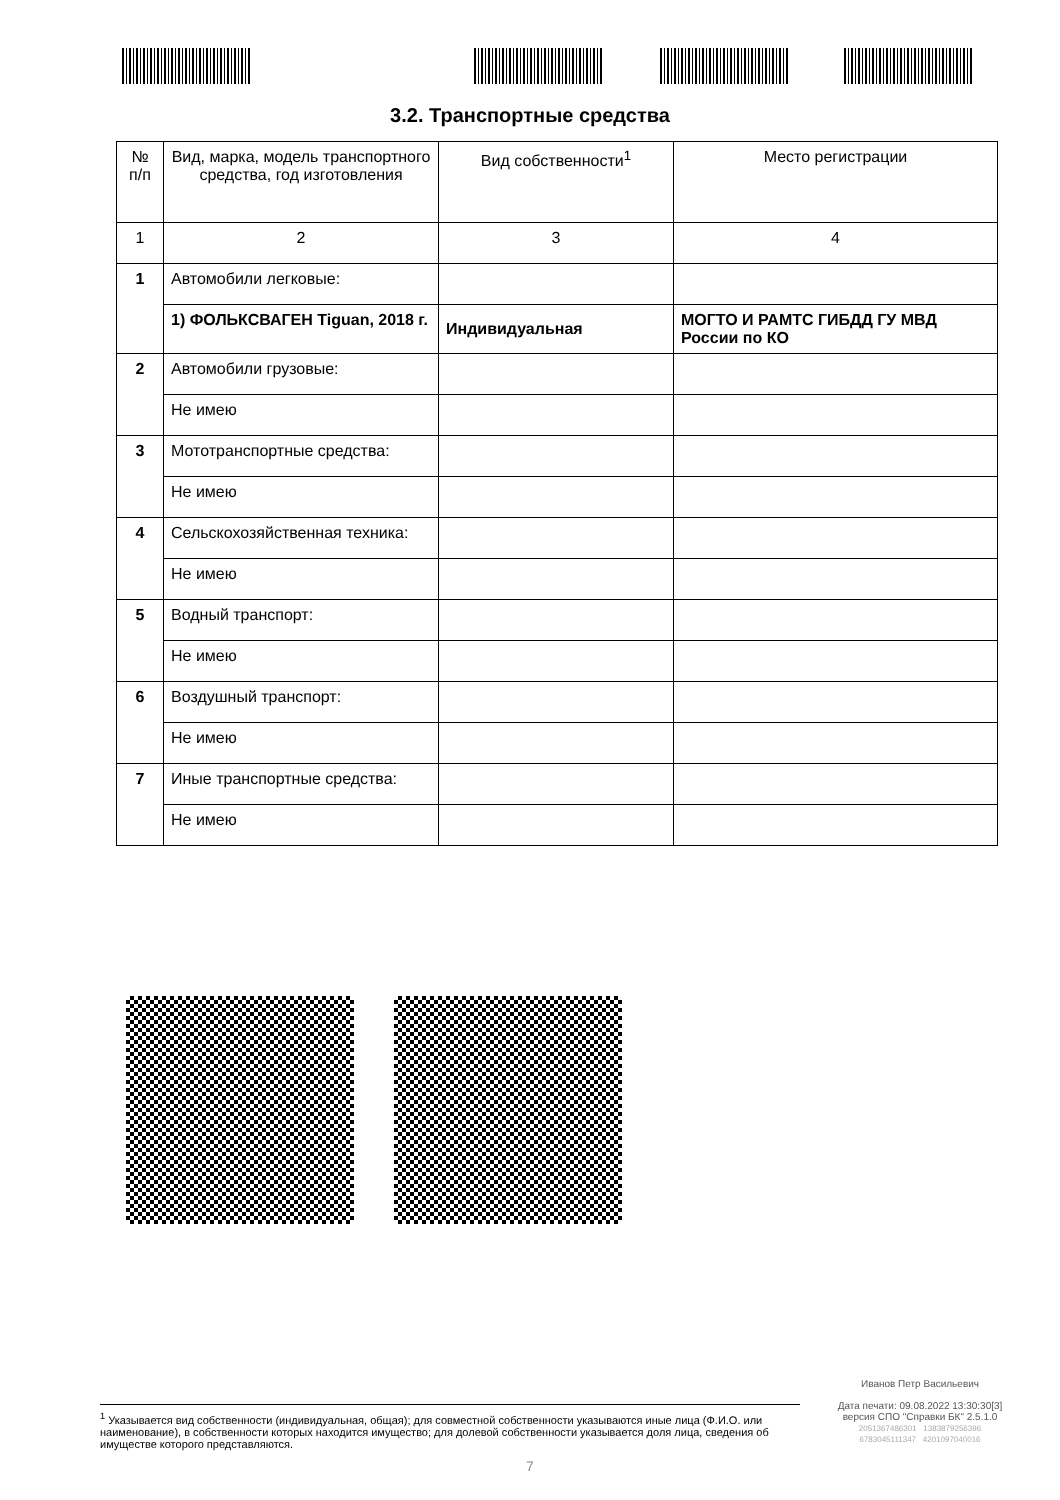3.2. Транспортные средства
| № п/п | Вид, марка, модель транспортного средства, год изготовления | Вид собственности<sup>1</sup> | Место регистрации |
| --- | --- | --- | --- |
| 1 | 2 | 3 | 4 |
| 1 | Автомобили легковые: | | |
| | 1) ФОЛЬКСВАГЕН Tiguan, 2018 г. | Индивидуальная | МОГТО И РАМТС ГИБДД ГУ МВД России по КО |
| 2 | Автомобили грузовые: | | |
| | Не имею | | |
| 3 | Мототранспортные средства: | | |
| | Не имею | | |
| 4 | Сельскохозяйственная техника: | | |
| | Не имею | | |
| 5 | Водный транспорт: | | |
| | Не имею | | |
| 6 | Воздушный транспорт: | | |
| | Не имею | | |
| 7 | Иные транспортные средства: | | |
| | Не имею | | |
Иванов Петр Васильевич
Дата печати: 09.08.2022 13:30:30[3]
версия СПО "Справки БК" 2.5.1.0
2051367486301 1383879256396
6783045111347 4201097040016
<sup>1</sup> Указывается вид собственности (индивидуальная, общая); для совместной собственности указываются иные лица (Ф.И.О. или наименование), в собственности которых находится имущество; для долевой собственности указывается доля лица, сведения об имуществе которого представляются.
7